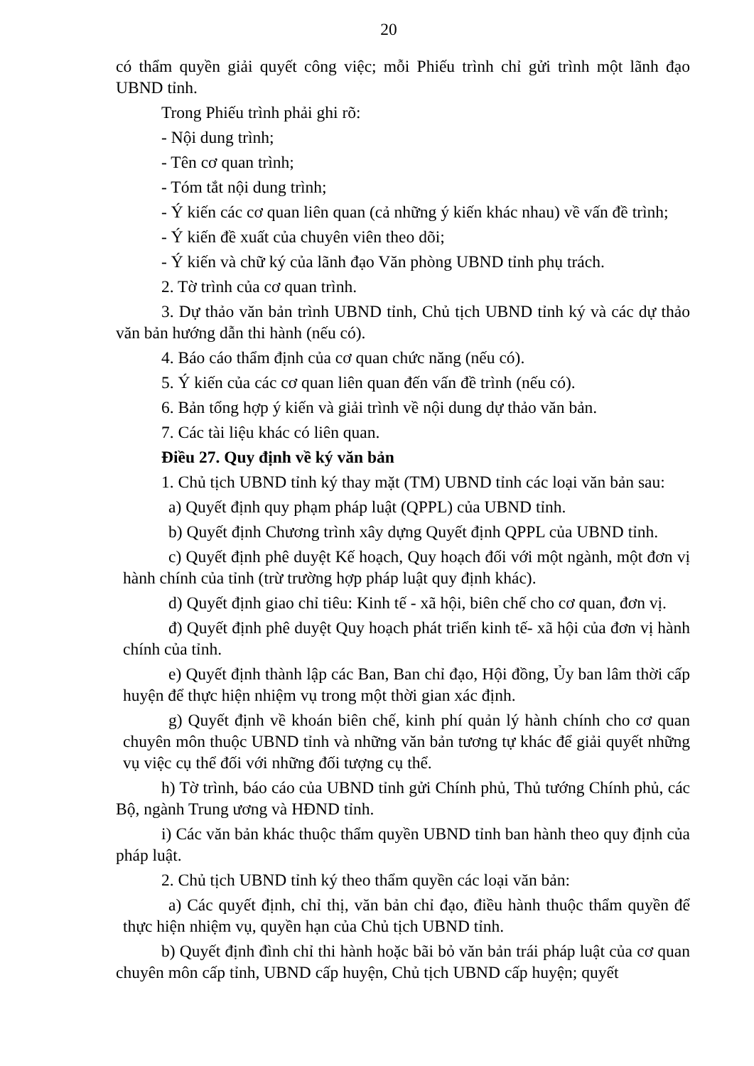20
có thẩm quyền giải quyết công việc; mỗi Phiếu trình chỉ gửi trình một lãnh đạo UBND tỉnh.
Trong Phiếu trình phải ghi rõ:
- Nội dung trình;
- Tên cơ quan trình;
- Tóm tắt nội dung trình;
- Ý kiến các cơ quan liên quan (cả những ý kiến khác nhau) về vấn đề trình;
- Ý kiến đề xuất của chuyên viên theo dõi;
- Ý kiến và chữ ký của lãnh đạo Văn phòng UBND tỉnh phụ trách.
2. Tờ trình của cơ quan trình.
3. Dự thảo văn bản trình UBND tỉnh, Chủ tịch UBND tỉnh ký và các dự thảo văn bản hướng dẫn thi hành (nếu có).
4. Báo cáo thẩm định của cơ quan chức năng (nếu có).
5. Ý kiến của các cơ quan liên quan đến vấn đề trình (nếu có).
6. Bản tổng hợp ý kiến và giải trình về nội dung dự thảo văn bản.
7. Các tài liệu khác có liên quan.
Điều 27. Quy định về ký văn bản
1. Chủ tịch UBND tỉnh ký thay mặt (TM) UBND tỉnh các loại văn bản sau:
a) Quyết định quy phạm pháp luật (QPPL) của UBND tỉnh.
b) Quyết định Chương trình xây dựng Quyết định QPPL của UBND tỉnh.
c) Quyết định phê duyệt Kế hoạch, Quy hoạch đối với một ngành, một đơn vị hành chính của tỉnh (trừ trường hợp pháp luật quy định khác).
d) Quyết định giao chỉ tiêu: Kinh tế - xã hội, biên chế cho cơ quan, đơn vị.
đ) Quyết định phê duyệt Quy hoạch phát triển kinh tế- xã hội của đơn vị hành chính của tỉnh.
e) Quyết định thành lập các Ban, Ban chỉ đạo, Hội đồng, Ủy ban lâm thời cấp huyện để thực hiện nhiệm vụ trong một thời gian xác định.
g) Quyết định về khoán biên chế, kinh phí quản lý hành chính cho cơ quan chuyên môn thuộc UBND tỉnh và những văn bản tương tự khác để giải quyết những vụ việc cụ thể đối với những đối tượng cụ thể.
h) Tờ trình, báo cáo của UBND tỉnh gửi Chính phủ, Thủ tướng Chính phủ, các Bộ, ngành Trung ương và HĐND tỉnh.
i) Các văn bản khác thuộc thẩm quyền UBND tỉnh ban hành theo quy định của pháp luật.
2. Chủ tịch UBND tỉnh ký theo thẩm quyền các loại văn bản:
a) Các quyết định, chỉ thị, văn bản chỉ đạo, điều hành thuộc thẩm quyền để thực hiện nhiệm vụ, quyền hạn của Chủ tịch UBND tỉnh.
b) Quyết định đình chỉ thi hành hoặc bãi bỏ văn bản trái pháp luật của cơ quan chuyên môn cấp tỉnh, UBND cấp huyện, Chủ tịch UBND cấp huyện; quyết